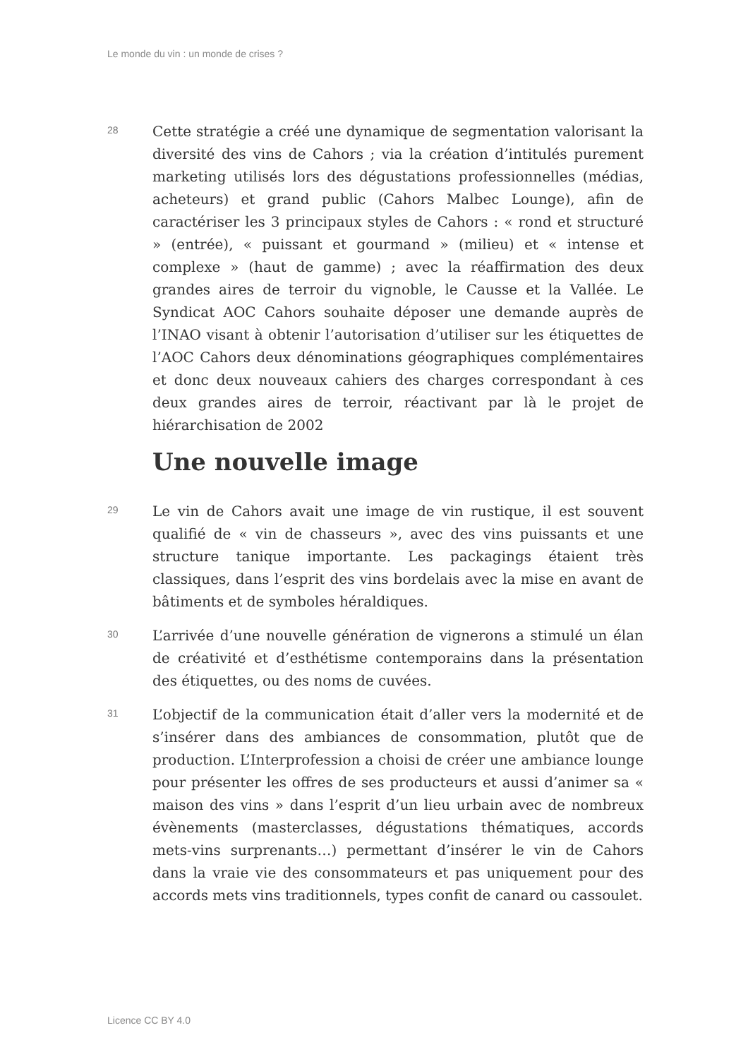Le monde du vin : un monde de crises ?
28
Cette stratégie a créé une dynamique de segmentation valorisant la diversité des vins de Cahors ; via la création d’intitulés purement marketing utilisés lors des dégustations professionnelles (médias, acheteurs) et grand public (Cahors Malbec Lounge), afin de caractériser les 3 principaux styles de Cahors : « rond et structuré » (entrée), « puissant et gourmand » (milieu) et « intense et complexe » (haut de gamme) ; avec la réaffirmation des deux grandes aires de terroir du vignoble, le Causse et la Vallée. Le Syndicat AOC Cahors souhaite déposer une demande auprès de l’INAO visant à obtenir l’autorisation d’utiliser sur les étiquettes de l’AOC Cahors deux dénominations géographiques complémentaires et donc deux nouveaux cahiers des charges correspondant à ces deux grandes aires de terroir, réactivant par là le projet de hiérarchisation de 2002
Une nouvelle image
29
Le vin de Cahors avait une image de vin rustique, il est souvent qualifié de « vin de chasseurs », avec des vins puissants et une structure tanique importante. Les packagings étaient très classiques, dans l’esprit des vins bordelais avec la mise en avant de bâtiments et de symboles héraldiques.
30
L’arrivée d’une nouvelle génération de vignerons a stimulé un élan de créativité et d’esthétisme contemporains dans la présentation des étiquettes, ou des noms de cuvées.
31
L’objectif de la communication était d’aller vers la modernité et de s’insérer dans des ambiances de consommation, plutôt que de production. L’Interprofession a choisi de créer une ambiance lounge pour présenter les offres de ses producteurs et aussi d’animer sa « maison des vins » dans l’esprit d’un lieu urbain avec de nombreux évènements (masterclasses, dégustations thématiques, accords mets-vins surprenants…) permettant d’insérer le vin de Cahors dans la vraie vie des consommateurs et pas uniquement pour des accords mets vins traditionnels, types confit de canard ou cassoulet.
Licence CC BY 4.0